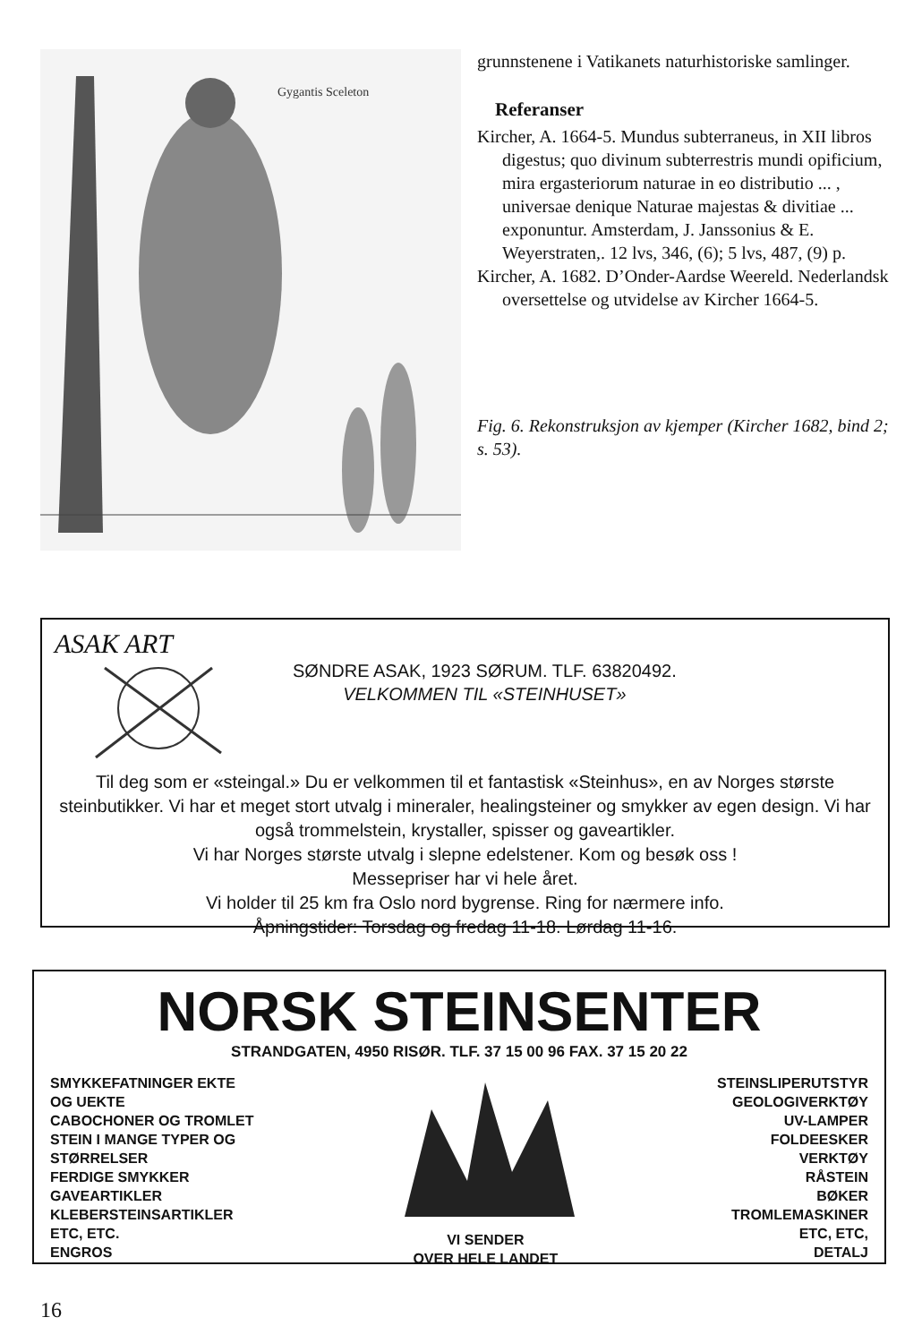Gygantis Sceleton
grunnstenene i Vatikanets naturhistoriske samlinger.
Referanser
Kircher, A. 1664-5. Mundus subterraneus, in XII libros digestus; quo divinum subterrestris mundi opificium, mira ergasteriorum naturae in eo distributio ... , universae denique Naturae majestas & divitiae ... exponuntur. Amsterdam, J. Janssonius & E. Weyerstraten,. 12 lvs, 346, (6); 5 lvs, 487, (9) p.
Kircher, A. 1682. D’Onder-Aardse Weereld. Nederlandsk oversettelse og utvidelse av Kircher 1664-5.
Fig. 6. Rekonstruksjon av kjemper (Kircher 1682, bind 2; s. 53).
ASAK ART
SØNDRE ASAK, 1923 SØRUM. TLF. 63820492.
VELKOMMEN TIL «STEINHUSET»
Til deg som er «steingal.» Du er velkommen til et fantastisk «Steinhus», en av Norges største steinbutikker. Vi har et meget stort utvalg i mineraler, healingsteiner og smykker av egen design. Vi har også trommelstein, krystaller, spisser og gaveartikler.
Vi har Norges største utvalg i slepne edelstener. Kom og besøk oss !
Messepriser har vi hele året.
Vi holder til 25 km fra Oslo nord bygrense. Ring for nærmere info.
Åpningstider: Torsdag og fredag 11-18. Lørdag 11-16.
NORSK STEINSENTER
STRANDGATEN, 4950 RISØR. TLF. 37 15 00 96 FAX. 37 15 20 22
SMYKKEFATNINGER EKTE
OG UEKTE
CABOCHONER OG TROMLET
STEIN I MANGE TYPER OG
STØRRELSER
FERDIGE SMYKKER
GAVEARTIKLER
KLEBERSTEINSARTIKLER
ETC, ETC.
ENGROS
VI SENDER
OVER HELE LANDET
STEINSLIPERUTSTYR
GEOLOGIVERKTØY
UV-LAMPER
FOLDEESKER
VERKTØY
RÅSTEIN
BØKER
TROMLEMASKINER
ETC, ETC,
DETALJ
16